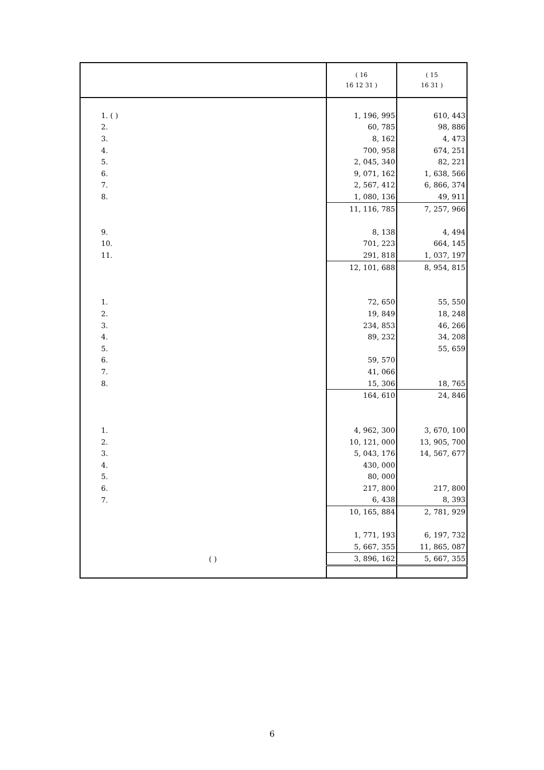| | ( 16 16 12 31 ) | ( 15 16 31 ) |
| 1. ( ) | 1, 196, 995 | 610, 443 |
| 2. | 60, 785 | 98, 886 |
| 3. | 8, 162 | 4, 473 |
| 4. | 700, 958 | 674, 251 |
| 5. | 2, 045, 340 | 82, 221 |
| 6. | 9, 071, 162 | 1, 638, 566 |
| 7. | 2, 567, 412 | 6, 866, 374 |
| 8. | 1, 080, 136 | 49, 911 |
| | 11, 116, 785 | 7, 257, 966 |
| 9. | 8, 138 | 4, 494 |
| 10. | 701, 223 | 664, 145 |
| 11. | 291, 818 | 1, 037, 197 |
| | 12, 101, 688 | 8, 954, 815 |
| 1. | 72, 650 | 55, 550 |
| 2. | 19, 849 | 18, 248 |
| 3. | 234, 853 | 46, 266 |
| 4. | 89, 232 | 34, 208 |
| 5. | | 55, 659 |
| 6. | 59, 570 | |
| 7. | 41, 066 | |
| 8. | 15, 306 | 18, 765 |
| | 164, 610 | 24, 846 |
| 1. | 4, 962, 300 | 3, 670, 100 |
| 2. | 10, 121, 000 | 13, 905, 700 |
| 3. | 5, 043, 176 | 14, 567, 677 |
| 4. | 430, 000 | |
| 5. | 80, 000 | |
| 6. | 217, 800 | 217, 800 |
| 7. | 6, 438 | 8, 393 |
| | 10, 165, 884 | 2, 781, 929 |
| | 1, 771, 193 | 6, 197, 732 |
| | 5, 667, 355 | 11, 865, 087 |
| ( ) | 3, 896, 162 | 5, 667, 355 |
6